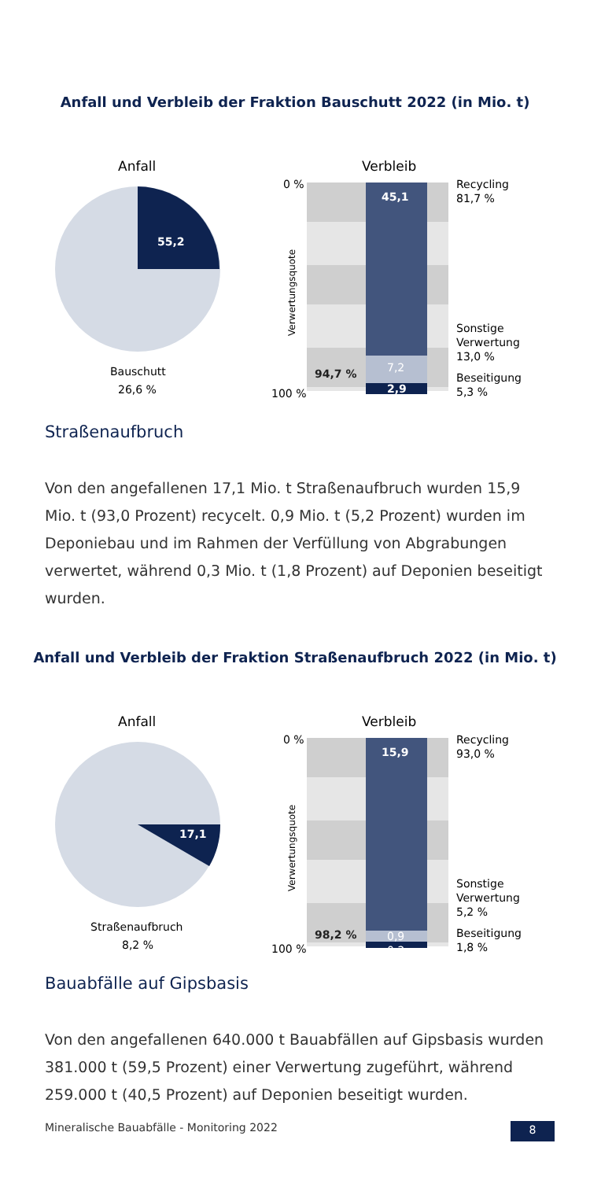Anfall und Verbleib der Fraktion Bauschutt 2022 (in Mio. t)
Anfall
55,2
Bauschutt
26,6 %
Verbleib
45,1
7,2
2,9
0 %
100 %
94,7 %
Verwertungsquote
Recycling
81,7 %
Sonstige
Verwertung
13,0 %
Beseitigung
5,3 %
Straßenaufbruch
Von den angefallenen 17,1 Mio. t Straßenaufbruch wurden 15,9 Mio. t (93,0 Prozent) recycelt. 0,9 Mio. t (5,2 Prozent) wurden im Deponiebau und im Rahmen der Verfüllung von Abgrabungen verwertet, während 0,3 Mio. t (1,8 Prozent) auf Deponien beseitigt wurden.
Anfall und Verbleib der Fraktion Straßenaufbruch 2022 (in Mio. t)
Anfall
17,1
Straßenaufbruch
8,2 %
Verbleib
15,9
0,9
0,3
0 %
100 %
98,2 %
Verwertungsquote
Recycling
93,0 %
Sonstige
Verwertung
5,2 %
Beseitigung
1,8 %
Bauabfälle auf Gipsbasis
Von den angefallenen 640.000 t Bauabfällen auf Gipsbasis wurden 381.000 t (59,5 Prozent) einer Verwertung zugeführt, während 259.000 t (40,5 Prozent) auf Deponien beseitigt wurden.
Mineralische Bauabfälle - Monitoring 2022 8